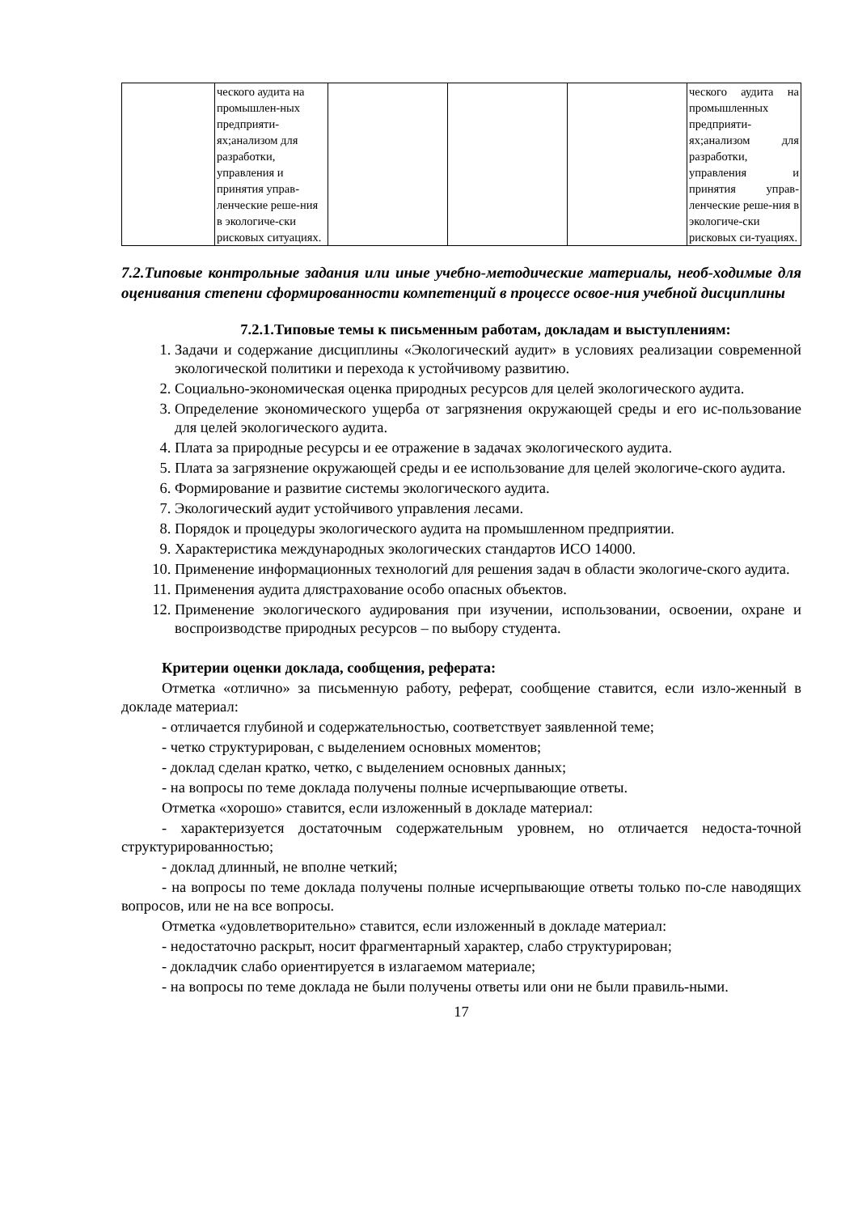| | ческого аудита на промышлен-ных предприяти-ях;анализом для разработки, управления и принятия управ-ленческие реше-ния в экологиче-ски рисковых ситуациях. | | | | ческого аудита на промышленных предприяти-ях;анализом для разработки, управления и принятия управ-ленческие реше-ния в экологиче-ски рисковых си-туациях. |
7.2.Типовые контрольные задания или иные учебно-методические материалы, необ-ходимые для оценивания степени сформированности компетенций в процессе освое-ния учебной дисциплины
7.2.1.Типовые темы к письменным работам, докладам и выступлениям:
1. Задачи и содержание дисциплины «Экологический аудит» в условиях реализации современной экологической политики и перехода к устойчивому развитию.
2. Социально-экономическая оценка природных ресурсов для целей экологического аудита.
3. Определение экономического ущерба от загрязнения окружающей среды и его ис-пользование для целей экологического аудита.
4. Плата за природные ресурсы и ее отражение в задачах экологического аудита.
5. Плата за загрязнение окружающей среды и ее использование для целей экологиче-ского аудита.
6. Формирование и развитие системы экологического аудита.
7. Экологический аудит устойчивого управления лесами.
8. Порядок и процедуры экологического аудита на промышленном предприятии.
9. Характеристика международных экологических стандартов ИСО 14000.
10. Применение информационных технологий для решения задач в области экологиче-ского аудита.
11. Применения аудита длястрахование особо опасных объектов.
12. Применение экологического аудирования при изучении, использовании, освоении, охране и воспроизводстве природных ресурсов – по выбору студента.
Критерии оценки доклада, сообщения, реферата:
Отметка «отлично» за письменную работу, реферат, сообщение ставится, если изло-женный в докладе материал:
- отличается глубиной и содержательностью, соответствует заявленной теме;
- четко структурирован, с выделением основных моментов;
- доклад сделан кратко, четко, с выделением основных данных;
- на вопросы по теме доклада получены полные исчерпывающие ответы.
Отметка «хорошо» ставится, если изложенный в докладе материал:
- характеризуется достаточным содержательным уровнем, но отличается недоста-точной структурированностью;
- доклад длинный, не вполне четкий;
- на вопросы по теме доклада получены полные исчерпывающие ответы только по-сле наводящих вопросов, или не на все вопросы.
Отметка «удовлетворительно» ставится, если изложенный в докладе материал:
- недостаточно раскрыт, носит фрагментарный характер, слабо структурирован;
- докладчик слабо ориентируется в излагаемом материале;
- на вопросы по теме доклада не были получены ответы или они не были правиль-ными.
17